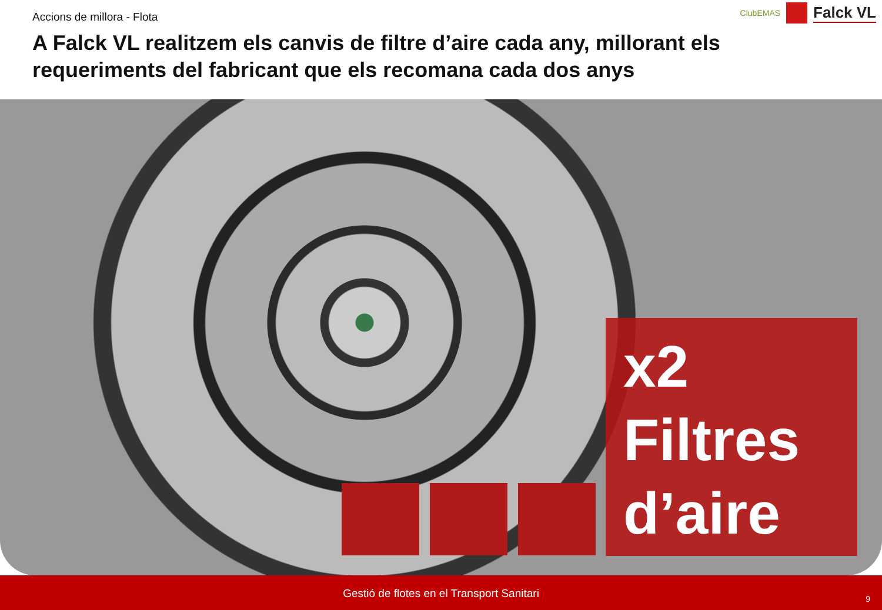Accions de millora - Flota
A Falck VL realitzem els canvis de filtre d’aire cada any, millorant els requeriments del fabricant que els recomana cada dos anys
ClubEMAS Falck VL
x2
Filtres
d’aire
Gestió de flotes en el Transport Sanitari
9